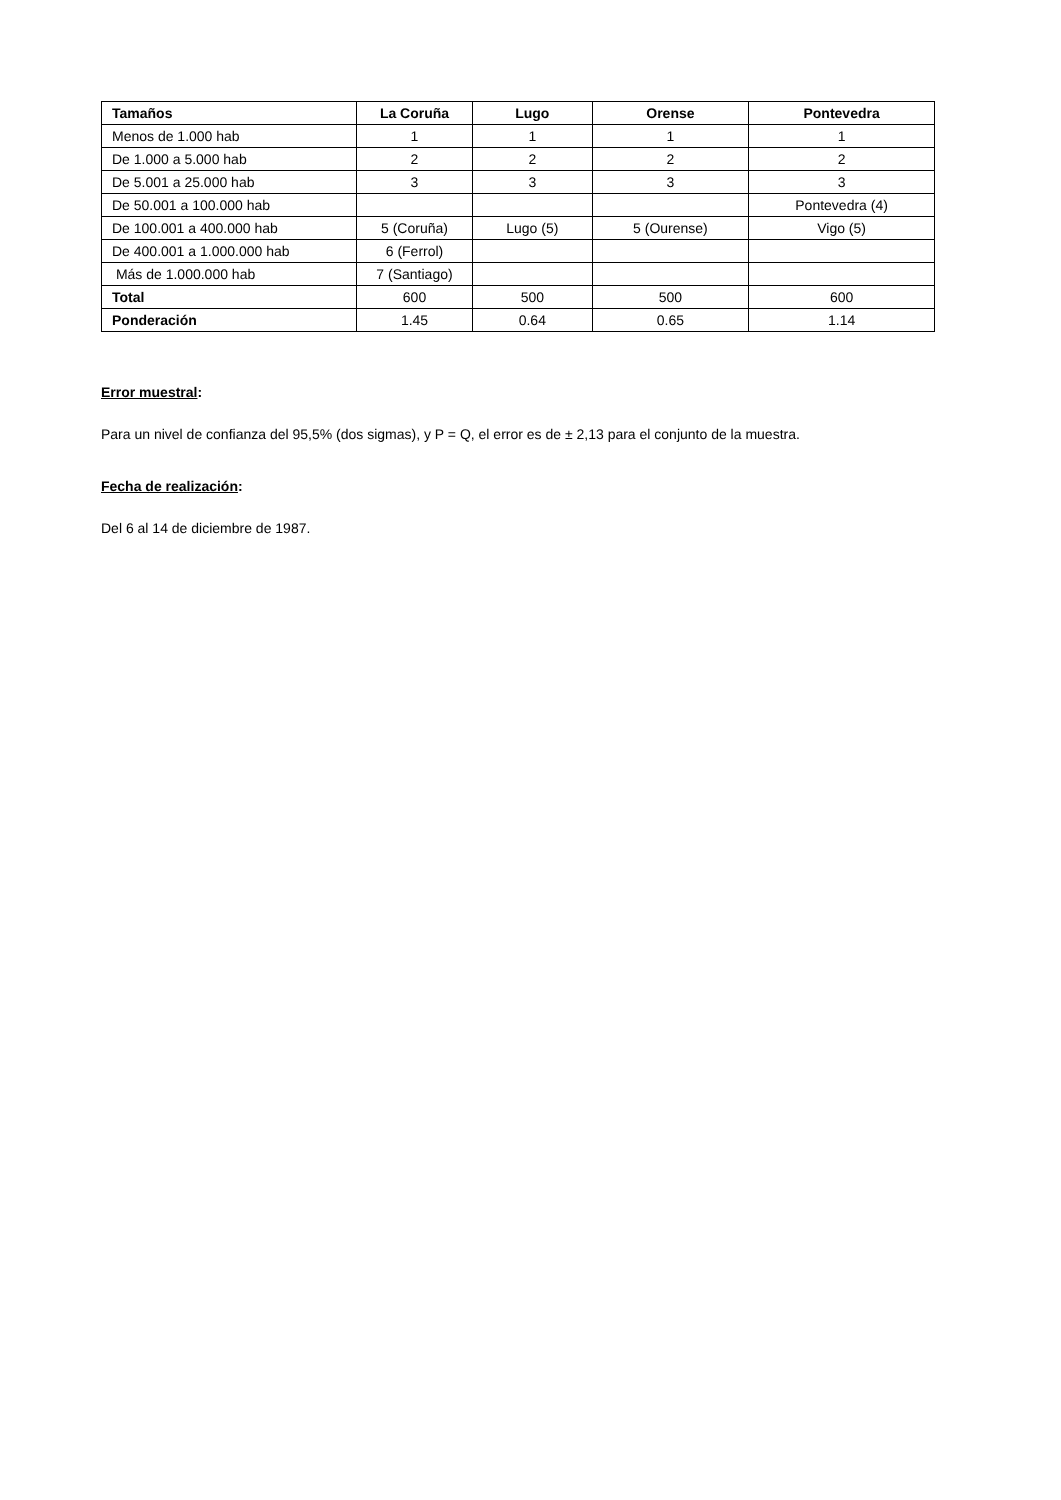| Tamaños | La Coruña | Lugo | Orense | Pontevedra |
| --- | --- | --- | --- | --- |
| Menos de 1.000 hab | 1 | 1 | 1 | 1 |
| De 1.000 a 5.000 hab | 2 | 2 | 2 | 2 |
| De 5.001 a 25.000 hab | 3 | 3 | 3 | 3 |
| De 50.001 a 100.000 hab | | | | Pontevedra (4) |
| De 100.001 a 400.000 hab | 5 (Coruña) | Lugo (5) | 5 (Ourense) | Vigo (5) |
| De 400.001 a 1.000.000 hab | 6 (Ferrol) | | | |
| Más de 1.000.000 hab | 7 (Santiago) | | | |
| Total | 600 | 500 | 500 | 600 |
| Ponderación | 1.45 | 0.64 | 0.65 | 1.14 |
Error muestral:
Para un nivel de confianza del 95,5% (dos sigmas), y P = Q, el error es de ± 2,13 para el conjunto de la muestra.
Fecha de realización:
Del 6 al 14 de diciembre de 1987.